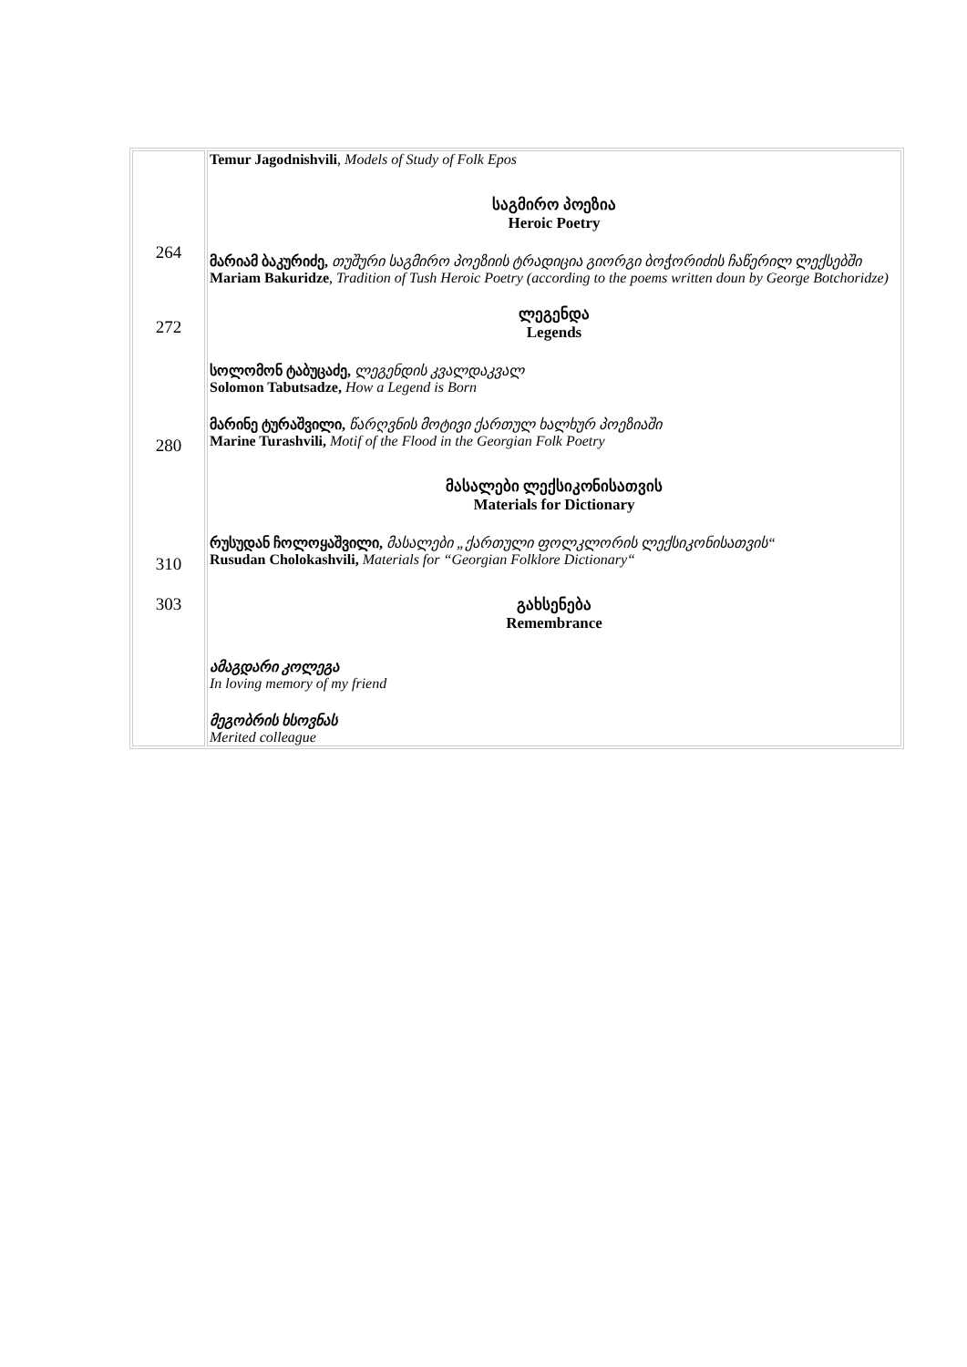| 264 272 280 310 303 | Temur Jagodnishvili , Models of Study of Folk Epos საგმირო პოეზია Heroic Poetry მარიამ ბაკურიძე, თუშური საგმირო პოეზიის ტრადიცია გიორგი ბოჭორიძის ჩაწერილ ლექსებში Mariam Bakuridze , Tradition of Tush Heroic Poetry (according to the poems written doun by George Botchoridze) ლეგენდა Legends სოლომონ ტაბუცაძე, ლეგენდის კვალდაკვალ Solomon Tabutsadze, How a Legend is Born მარინე ტურაშვილი, წარღვნის მოტივი ქართულ ხალხურ პოეზიაში Marine Turashvili, Motif of the Flood in the Georgian Folk Poetry მასალები ლექსიკონისათვის Materials for Dictionary რუსუდან ჩოლოყაშვილი, მასალები „ქართული ფოლკლორის ლექსიკონისათვის“ Rusudan Cholokashvili, Materials for “Georgian Folklore Dictionary“ გახსენება Remembrance ამაგდარი კოლეგა In loving memory of my friend მეგობრის ხსოვნას Merited colleague |